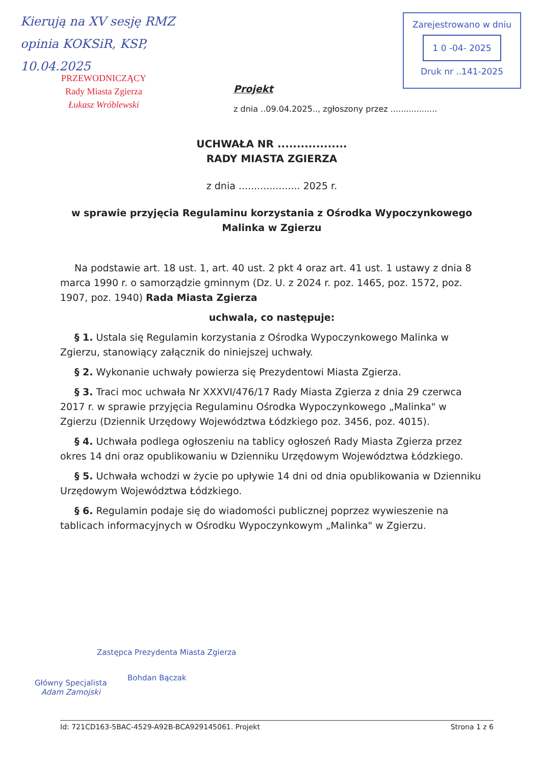Kierują na XV sesję RMZ
opinia KOKSiR, KSP,
10.04.2025
PRZEWODNICZĄCY
Rady Miasta Zgierza
Łukasz Wróblewski
Zarejestrowano w dniu
1 0 -04- 2025
Druk nr ..141-2025
Projekt
z dnia ..09.04.2025.., zgłoszony przez ..................
UCHWAŁA NR ..................
RADY MIASTA ZGIERZA
z dnia .................... 2025 r.
w sprawie przyjęcia Regulaminu korzystania z Ośrodka Wypoczynkowego Malinka w Zgierzu
Na podstawie art. 18 ust. 1, art. 40 ust. 2 pkt 4 oraz art. 41 ust. 1 ustawy z dnia 8 marca 1990 r. o samorządzie gminnym (Dz. U. z 2024 r. poz. 1465, poz. 1572, poz. 1907, poz. 1940) Rada Miasta Zgierza
uchwala, co następuje:
§ 1. Ustala się Regulamin korzystania z Ośrodka Wypoczynkowego Malinka w Zgierzu, stanowiący załącznik do niniejszej uchwały.
§ 2. Wykonanie uchwały powierza się Prezydentowi Miasta Zgierza.
§ 3. Traci moc uchwała Nr XXXVI/476/17 Rady Miasta Zgierza z dnia 29 czerwca 2017 r. w sprawie przyjęcia Regulaminu Ośrodka Wypoczynkowego „Malinka" w Zgierzu (Dziennik Urzędowy Województwa Łódzkiego poz. 3456, poz. 4015).
§ 4. Uchwała podlega ogłoszeniu na tablicy ogłoszeń Rady Miasta Zgierza przez okres 14 dni oraz opublikowaniu w Dzienniku Urzędowym Województwa Łódzkiego.
§ 5. Uchwała wchodzi w życie po upływie 14 dni od dnia opublikowania w Dzienniku Urzędowym Województwa Łódzkiego.
§ 6. Regulamin podaje się do wiadomości publicznej poprzez wywieszenie na tablicach informacyjnych w Ośrodku Wypoczynkowym „Malinka" w Zgierzu.
Zastępca Prezydenta Miasta Zgierza
Główny Specjalista
Adam Zamojski
Bohdan Bączak
Id: 721CD163-5BAC-4529-A92B-BCA929145061. Projekt Strona 1 z 6